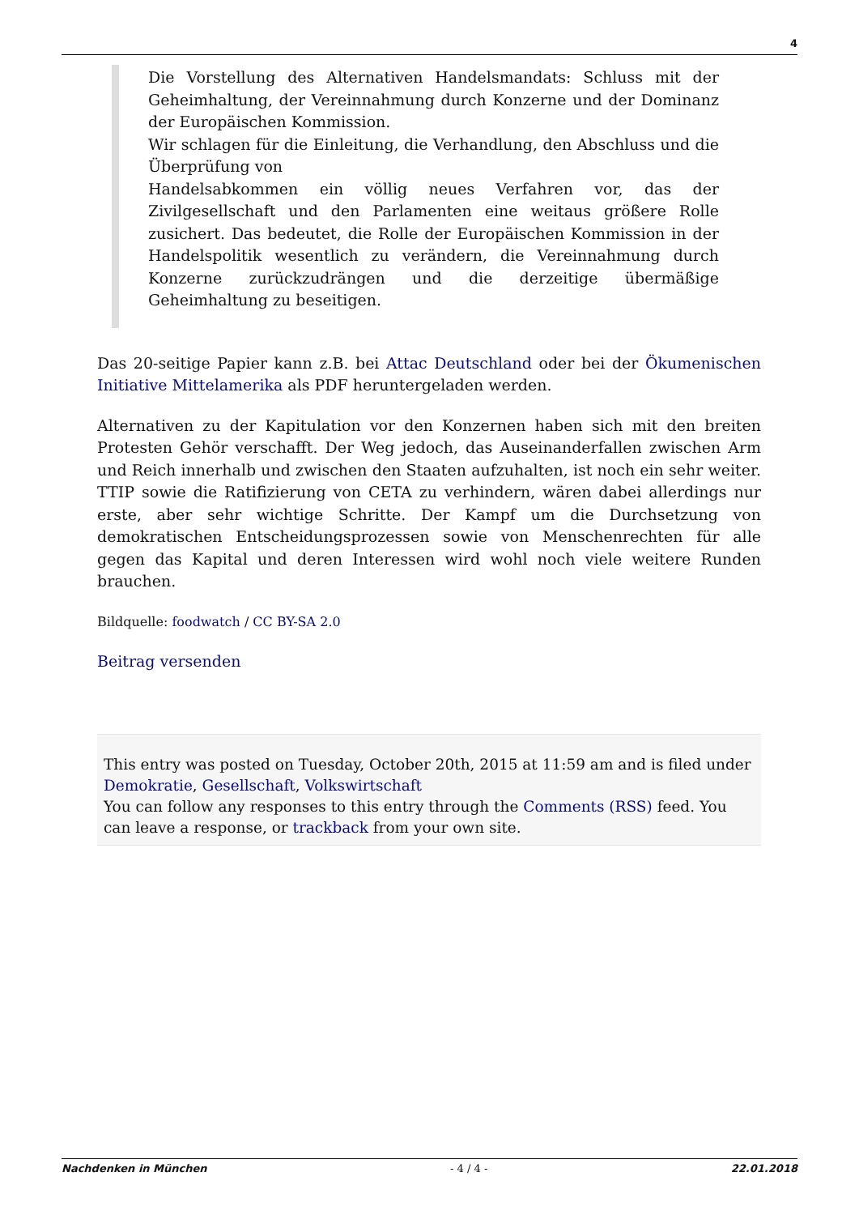4
Die Vorstellung des Alternativen Handelsmandats: Schluss mit der Geheimhaltung, der Vereinnahmung durch Konzerne und der Dominanz der Europäischen Kommission.
Wir schlagen für die Einleitung, die Verhandlung, den Abschluss und die Überprüfung von
Handelsabkommen ein völlig neues Verfahren vor, das der Zivilgesellschaft und den Parlamenten eine weitaus größere Rolle zusichert. Das bedeutet, die Rolle der Europäischen Kommission in der Handelspolitik wesentlich zu verändern, die Vereinnahmung durch Konzerne zurückzudrängen und die derzeitige übermäßige Geheimhaltung zu beseitigen.
Das 20-seitige Papier kann z.B. bei Attac Deutschland oder bei der Ökumenischen Initiative Mittelamerika als PDF heruntergeladen werden.
Alternativen zu der Kapitulation vor den Konzernen haben sich mit den breiten Protesten Gehör verschafft. Der Weg jedoch, das Auseinanderfallen zwischen Arm und Reich innerhalb und zwischen den Staaten aufzuhalten, ist noch ein sehr weiter. TTIP sowie die Ratifizierung von CETA zu verhindern, wären dabei allerdings nur erste, aber sehr wichtige Schritte. Der Kampf um die Durchsetzung von demokratischen Entscheidungsprozessen sowie von Menschenrechten für alle gegen das Kapital und deren Interessen wird wohl noch viele weitere Runden brauchen.
Bildquelle: foodwatch / CC BY-SA 2.0
Beitrag versenden
This entry was posted on Tuesday, October 20th, 2015 at 11:59 am and is filed under Demokratie, Gesellschaft, Volkswirtschaft
You can follow any responses to this entry through the Comments (RSS) feed. You can leave a response, or trackback from your own site.
Nachdenken in München - 4 / 4 - 22.01.2018